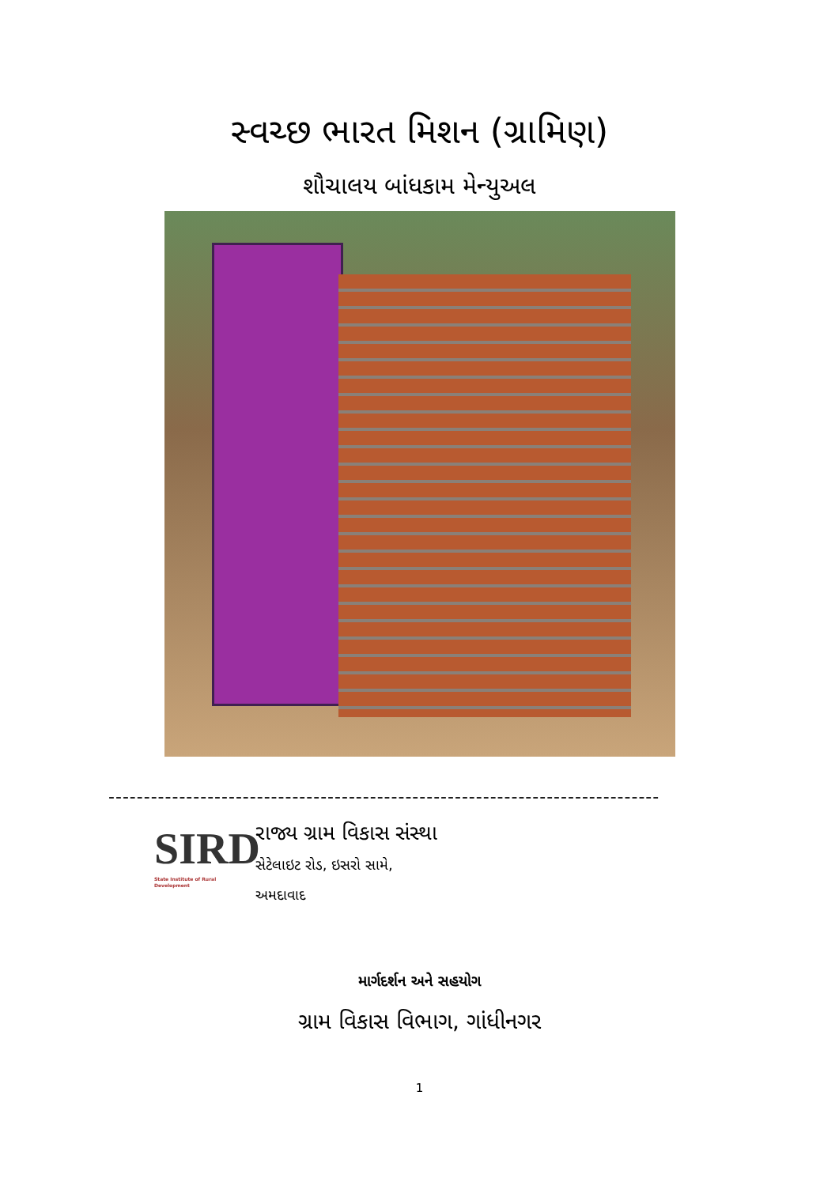સ્વચ્છ ભારત મિશન (ગ્રામિણ)
શૌચાલય બાંધકામ મેન્યુઅલ
------------------------------------------------------------------------------
SIRD
State Institute of Rural Development
રાજ્ય ગ્રામ વિકાસ સંસ્થા
સેટેલાઇટ રોડ, ઇસરો સામે,
અમદાવાદ
માર્ગદર્શન અને સહયોગ
ગ્રામ વિકાસ વિભાગ, ગાંધીનગર
1